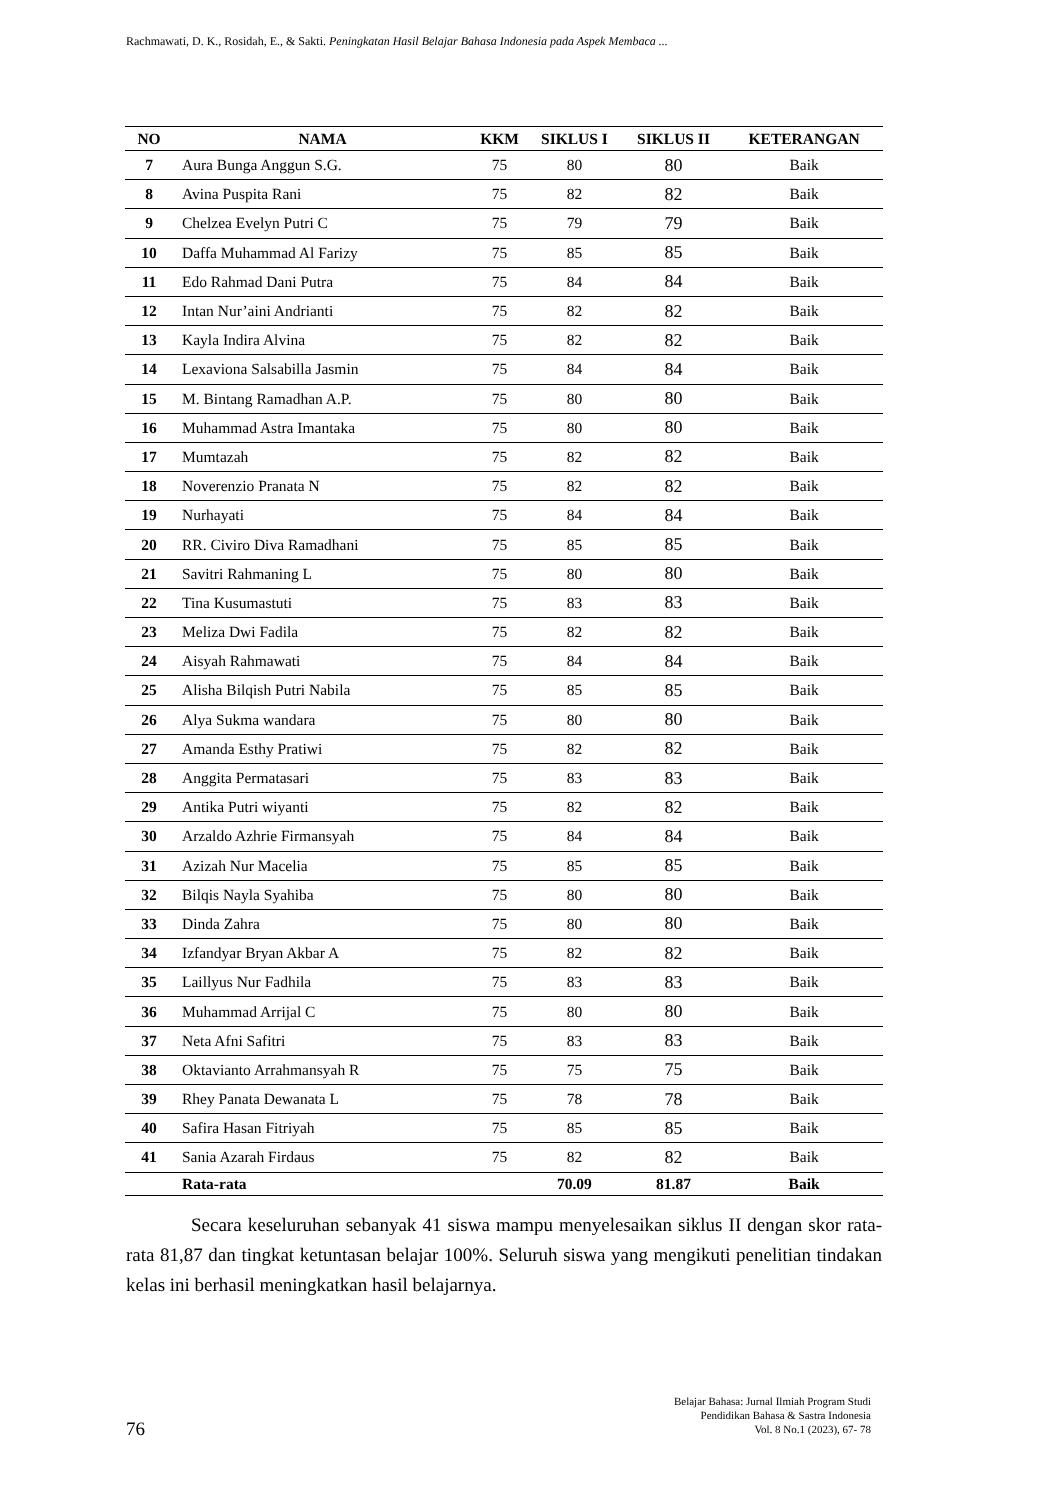Rachmawati, D. K., Rosidah, E., & Sakti. Peningkatan Hasil Belajar Bahasa Indonesia pada Aspek Membaca ...
| NO | NAMA | KKM | SIKLUS I | SIKLUS II | KETERANGAN |
| --- | --- | --- | --- | --- | --- |
| 7 | Aura Bunga Anggun S.G. | 75 | 80 | 80 | Baik |
| 8 | Avina Puspita Rani | 75 | 82 | 82 | Baik |
| 9 | Chelzea Evelyn Putri C | 75 | 79 | 79 | Baik |
| 10 | Daffa Muhammad Al Farizy | 75 | 85 | 85 | Baik |
| 11 | Edo Rahmad Dani Putra | 75 | 84 | 84 | Baik |
| 12 | Intan Nur’aini Andrianti | 75 | 82 | 82 | Baik |
| 13 | Kayla Indira Alvina | 75 | 82 | 82 | Baik |
| 14 | Lexaviona Salsabilla Jasmin | 75 | 84 | 84 | Baik |
| 15 | M. Bintang Ramadhan A.P. | 75 | 80 | 80 | Baik |
| 16 | Muhammad Astra Imantaka | 75 | 80 | 80 | Baik |
| 17 | Mumtazah | 75 | 82 | 82 | Baik |
| 18 | Noverenzio Pranata N | 75 | 82 | 82 | Baik |
| 19 | Nurhayati | 75 | 84 | 84 | Baik |
| 20 | RR. Civiro Diva Ramadhani | 75 | 85 | 85 | Baik |
| 21 | Savitri Rahmaning L | 75 | 80 | 80 | Baik |
| 22 | Tina Kusumastuti | 75 | 83 | 83 | Baik |
| 23 | Meliza Dwi Fadila | 75 | 82 | 82 | Baik |
| 24 | Aisyah Rahmawati | 75 | 84 | 84 | Baik |
| 25 | Alisha Bilqish Putri Nabila | 75 | 85 | 85 | Baik |
| 26 | Alya Sukma wandara | 75 | 80 | 80 | Baik |
| 27 | Amanda Esthy Pratiwi | 75 | 82 | 82 | Baik |
| 28 | Anggita Permatasari | 75 | 83 | 83 | Baik |
| 29 | Antika Putri wiyanti | 75 | 82 | 82 | Baik |
| 30 | Arzaldo Azhrie Firmansyah | 75 | 84 | 84 | Baik |
| 31 | Azizah Nur Macelia | 75 | 85 | 85 | Baik |
| 32 | Bilqis Nayla Syahiba | 75 | 80 | 80 | Baik |
| 33 | Dinda Zahra | 75 | 80 | 80 | Baik |
| 34 | Izfandyar Bryan Akbar A | 75 | 82 | 82 | Baik |
| 35 | Laillyus Nur Fadhila | 75 | 83 | 83 | Baik |
| 36 | Muhammad Arrijal C | 75 | 80 | 80 | Baik |
| 37 | Neta Afni Safitri | 75 | 83 | 83 | Baik |
| 38 | Oktavianto Arrahmansyah R | 75 | 75 | 75 | Baik |
| 39 | Rhey Panata Dewanata L | 75 | 78 | 78 | Baik |
| 40 | Safira Hasan Fitriyah | 75 | 85 | 85 | Baik |
| 41 | Sania Azarah Firdaus | 75 | 82 | 82 | Baik |
| | Rata-rata | | 70.09 | 81.87 | Baik |
Secara keseluruhan sebanyak 41 siswa mampu menyelesaikan siklus II dengan skor rata-rata 81,87 dan tingkat ketuntasan belajar 100%. Seluruh siswa yang mengikuti penelitian tindakan kelas ini berhasil meningkatkan hasil belajarnya.
76
Belajar Bahasa: Jurnal Ilmiah Program Studi
Pendidikan Bahasa & Sastra Indonesia
Vol. 8 No.1 (2023), 67- 78